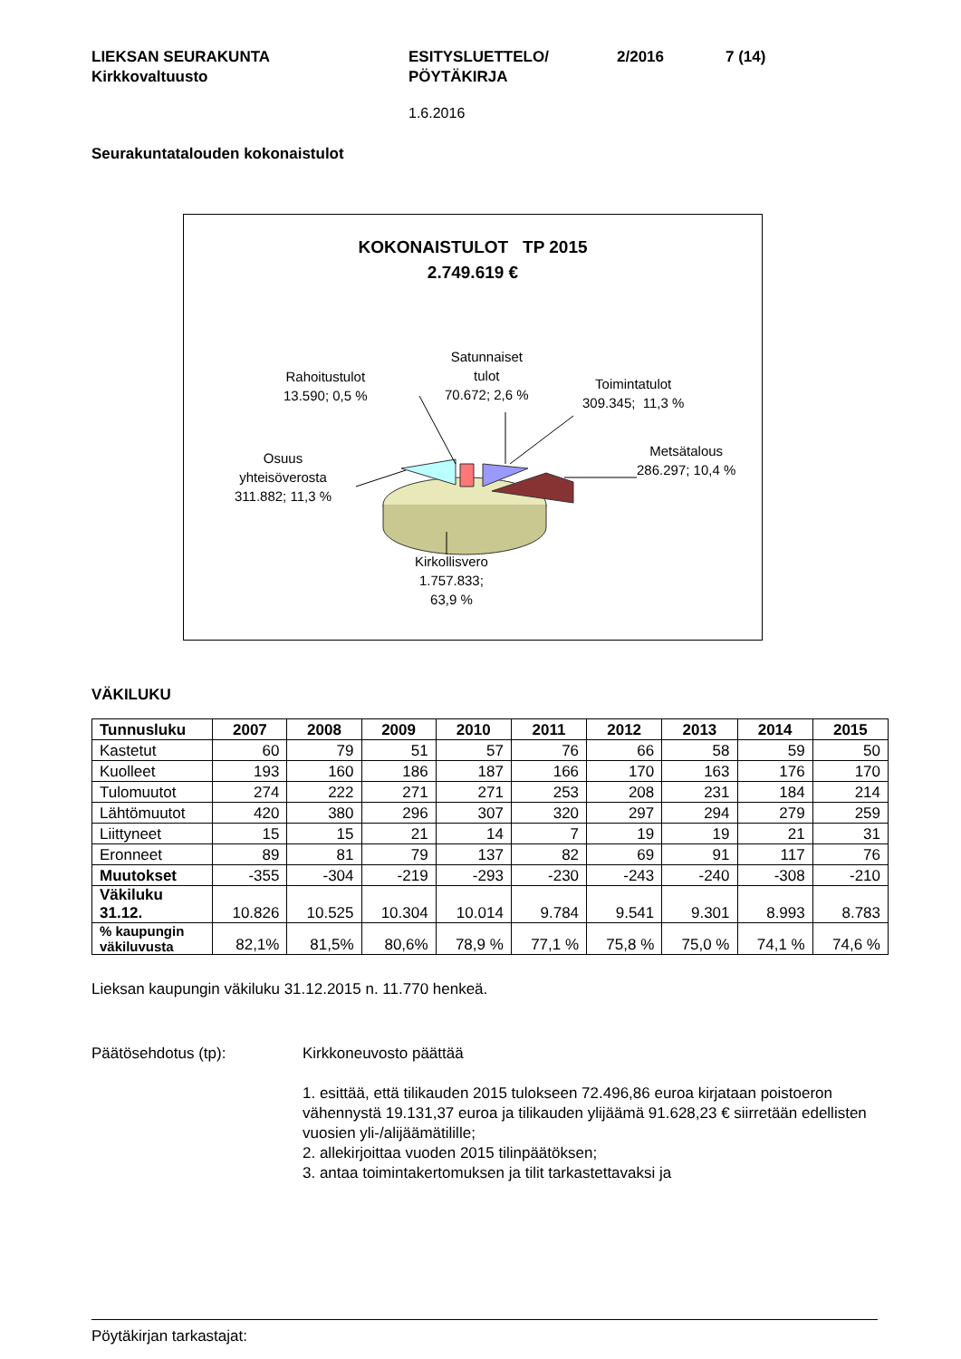LIEKSAN SEURAKUNTA
Kirkkovaltuusto
ESITYSLUETTELO/
PÖYTÄKIRJA
2/2016 7 (14)
1.6.2016
Seurakuntatalouden kokonaistulot
KOKONAISTULOT TP 2015
2.749.619 €
Rahoitustulot
13.590; 0,5 %
Satunnaiset
tulot
70.672; 2,6 %
Toimintatulot
309.345; 11,3 %
Metsätalous
286.297; 10,4 %
Osuus
yhteisöverosta
311.882; 11,3 %
Kirkollisvero
1.757.833;
63,9 %
VÄKILUKU
| Tunnusluku | 2007 | 2008 | 2009 | 2010 | 2011 | 2012 | 2013 | 2014 | 2015 |
| --- | --- | --- | --- | --- | --- | --- | --- | --- | --- |
| Kastetut | 60 | 79 | 51 | 57 | 76 | 66 | 58 | 59 | 50 |
| Kuolleet | 193 | 160 | 186 | 187 | 166 | 170 | 163 | 176 | 170 |
| Tulomuutot | 274 | 222 | 271 | 271 | 253 | 208 | 231 | 184 | 214 |
| Lähtömuutot | 420 | 380 | 296 | 307 | 320 | 297 | 294 | 279 | 259 |
| Liittyneet | 15 | 15 | 21 | 14 | 7 | 19 | 19 | 21 | 31 |
| Eronneet | 89 | 81 | 79 | 137 | 82 | 69 | 91 | 117 | 76 |
| Muutokset | -355 | -304 | -219 | -293 | -230 | -243 | -240 | -308 | -210 |
| Väkiluku 31.12. | 10.826 | 10.525 | 10.304 | 10.014 | 9.784 | 9.541 | 9.301 | 8.993 | 8.783 |
| % kaupungin väkiluvusta | 82,1% | 81,5% | 80,6% | 78,9 % | 77,1 % | 75,8 % | 75,0 % | 74,1 % | 74,6 % |
Lieksan kaupungin väkiluku 31.12.2015 n. 11.770 henkeä.
Päätösehdotus (tp): Kirkkoneuvosto päättää
1. esittää, että tilikauden 2015 tulokseen 72.496,86 euroa kirjataan poistoeron vähennystä 19.131,37 euroa ja tilikauden ylijäämä 91.628,23 € siirretään edellisten vuosien yli-/alijäämätilille;
2. allekirjoittaa vuoden 2015 tilinpäätöksen;
3. antaa toimintakertomuksen ja tilit tarkastettavaksi ja
Pöytäkirjan tarkastajat: